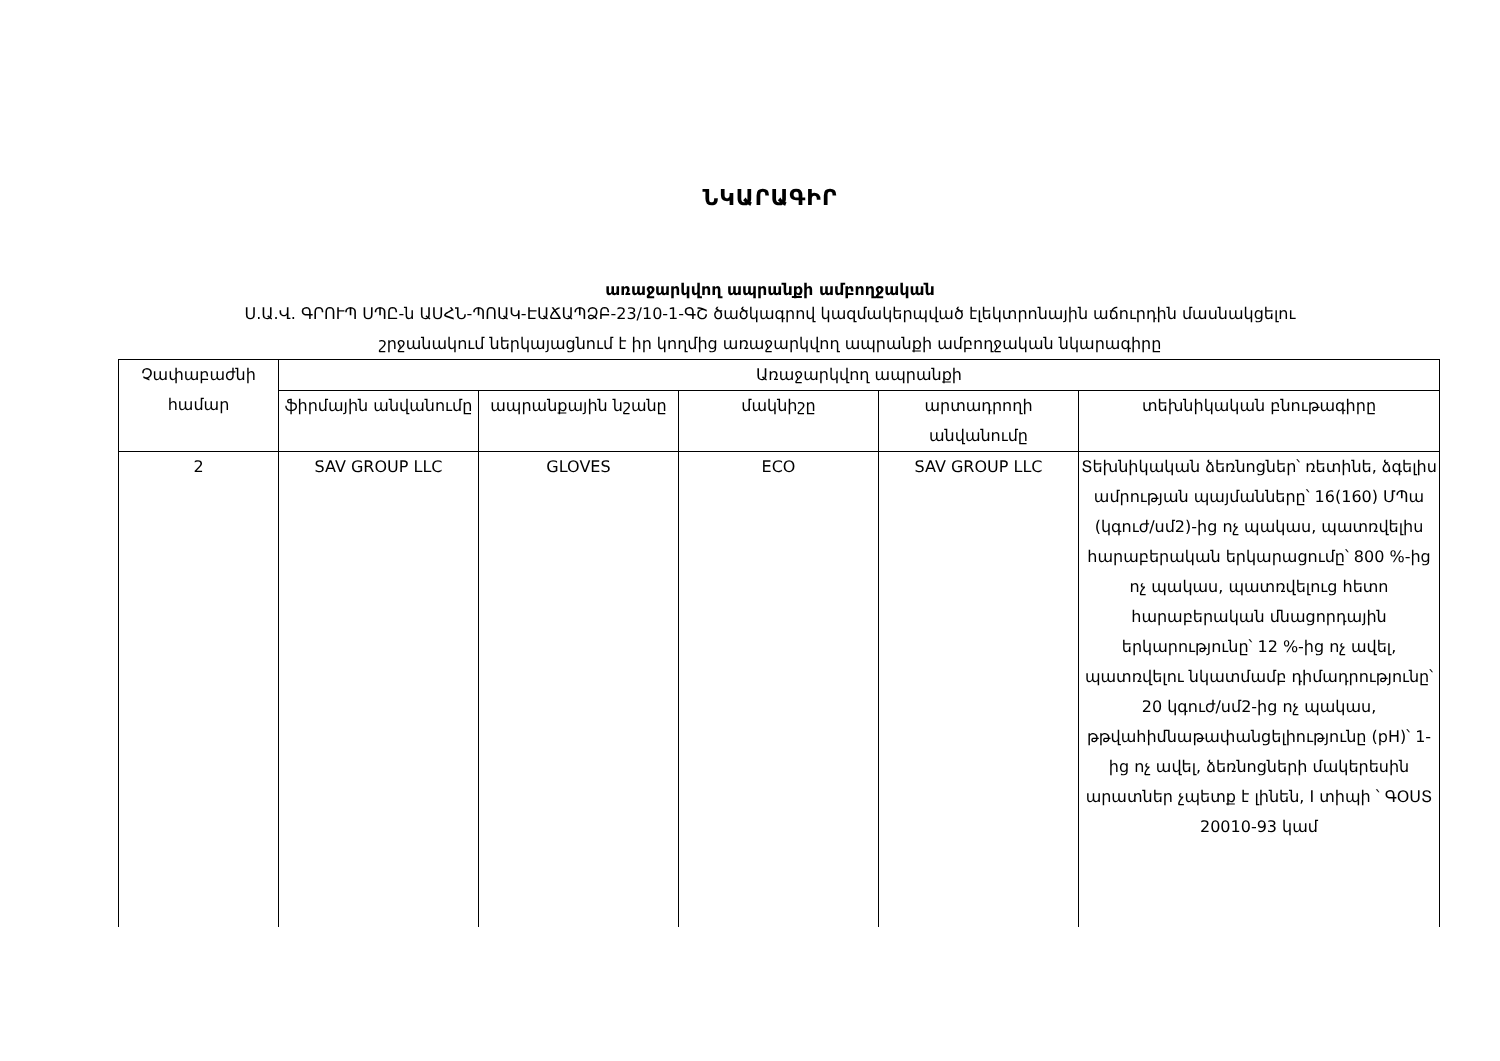ՆԿԱՐԱԳԻՐ
առաջարկվող ապրանքի ամբողջական
Ս.Ա.Վ. ԳՐՈՒՊ ՍՊԸ-ն ԱՍՀՆ-ՊՈԱԿ-ԷԱՃԱՊՁԲ-23/10-1-ԳՇ ծածկագրով կազմակերպված էլեկտրոնային աճուրդին մասնակցելու
շրջանակում ներկայացնում է իր կողմից առաջարկվող ապրանքի ամբողջական նկարագիրը
| Չափաբաժնի համար | Առաջարկվող ապրանքի | | | | |
| --- | --- | --- | --- | --- | --- |
| | ֆիրմային անվանումը | ապրանքային նշանը | մակնիշը | արտադրողի անվանումը | տեխնիկական բնութագիրը |
| 2 | SAV GROUP LLC | GLOVES | ECO | SAV GROUP LLC | Տեխնիկական ձեռնոցներ՝ ռետինե, ձգելիս ամրության պայմանները՝ 16(160) ՄՊա (կգուժ/սմ2)-ից ոչ պակաս, պատռվելիս հարաբերական երկարացումը՝ 800 %-ից ոչ պակաս, պատռվելուց հետո հարաբերական մնացորդային երկարությունը՝ 12 %-ից ոչ ավել, պատռվելու նկատմամբ դիմադրությունը՝ 20 կգուժ/սմ2-ից ոչ պակաս, թթվահիմնաթափանցելիությունը (pH)՝ 1-ից ոչ ավել, ձեռնոցների մակերեսին արատներ չպետք է լինեն, I տիպի ՝ ԳՕՍՏ 20010-93 կամ |